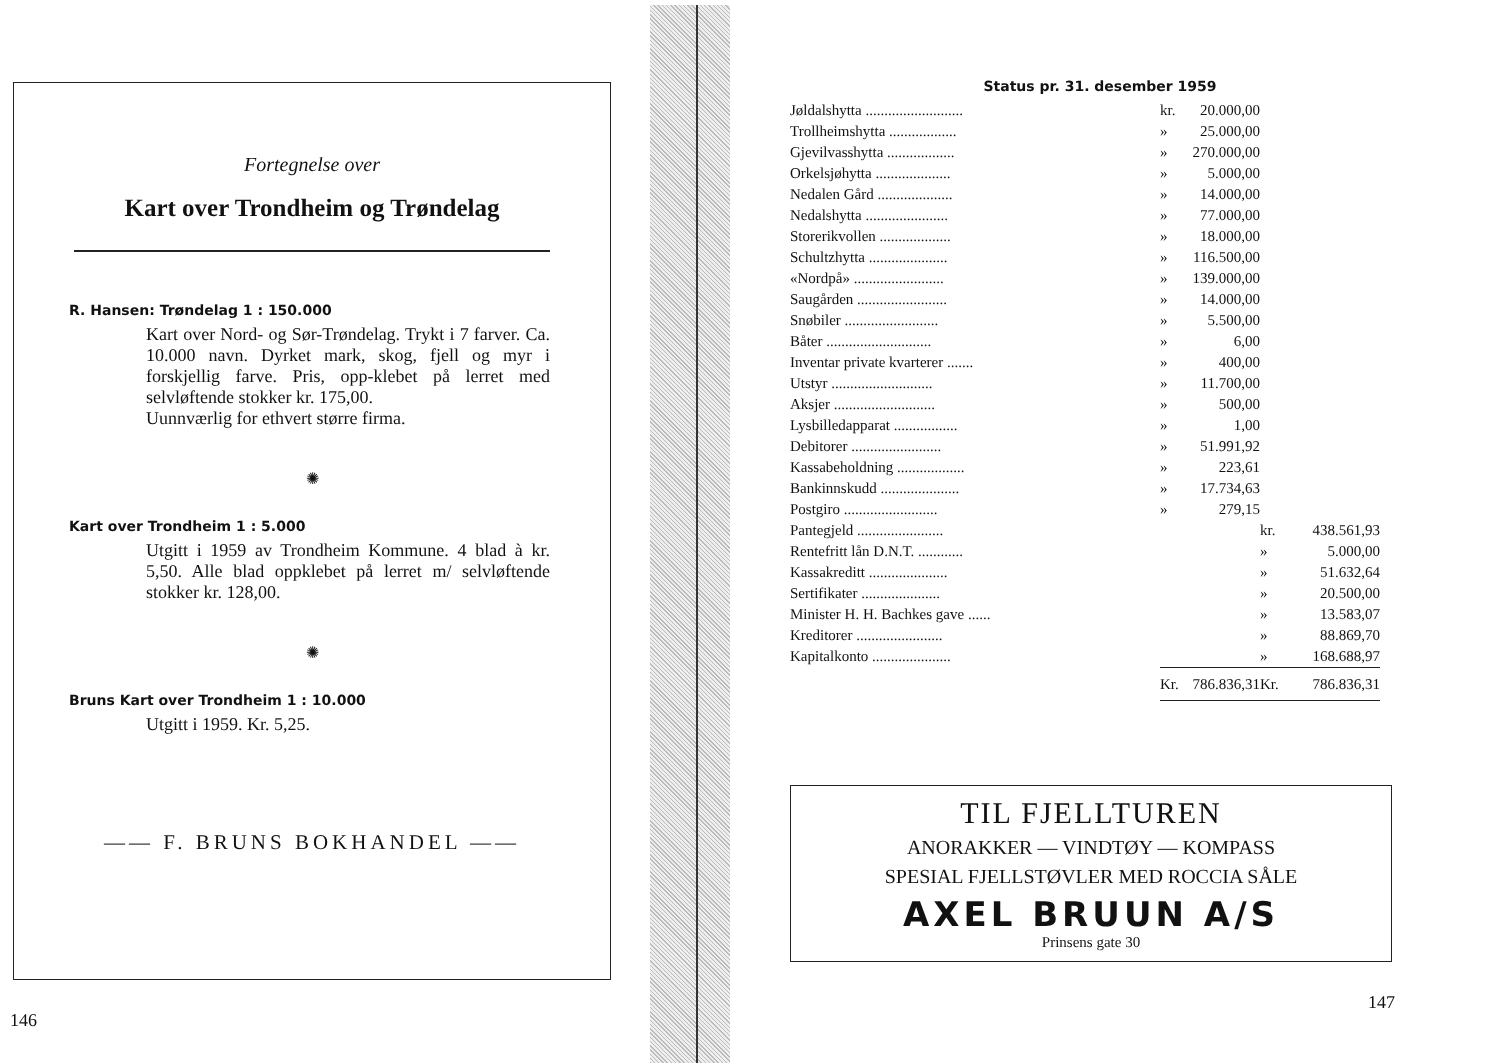Fortegnelse over
Kart over Trondheim og Trøndelag
R. Hansen: Trøndelag 1 : 150.000
Kart over Nord- og Sør-Trøndelag. Trykt i 7 farver. Ca. 10.000 navn. Dyrket mark, skog, fjell og myr i forskjellig farve. Pris, opp-klebet på lerret med selvløftende stokker kr. 175,00.
Uunnværlig for ethvert større firma.
✺
Kart over Trondheim 1 : 5.000
Utgitt i 1959 av Trondheim Kommune. 4 blad à kr. 5,50. Alle blad oppklebet på lerret m/ selvløftende stokker kr. 128,00.
✺
Bruns Kart over Trondheim 1 : 10.000
Utgitt i 1959. Kr. 5,25.
—— F. BRUNS BOKHANDEL ——
146
Status pr. 31. desember 1959
| Jøldalshytta .......................... | kr. | 20.000,00 | | |
| Trollheimshytta .................. | » | 25.000,00 | | |
| Gjevilvasshytta .................. | » | 270.000,00 | | |
| Orkelsjøhytta .................... | » | 5.000,00 | | |
| Nedalen Gård .................... | » | 14.000,00 | | |
| Nedalshytta ...................... | » | 77.000,00 | | |
| Storerikvollen ................... | » | 18.000,00 | | |
| Schultzhytta ..................... | » | 116.500,00 | | |
| «Nordpå» ........................ | » | 139.000,00 | | |
| Saugården ........................ | » | 14.000,00 | | |
| Snøbiler ......................... | » | 5.500,00 | | |
| Båter ............................ | » | 6,00 | | |
| Inventar private kvarterer ....... | » | 400,00 | | |
| Utstyr ........................... | » | 11.700,00 | | |
| Aksjer ........................... | » | 500,00 | | |
| Lysbilledapparat ................. | » | 1,00 | | |
| Debitorer ........................ | » | 51.991,92 | | |
| Kassabeholdning .................. | » | 223,61 | | |
| Bankinnskudd ..................... | » | 17.734,63 | | |
| Postgiro ......................... | » | 279,15 | | |
| Pantegjeld ....................... | | | kr. | 438.561,93 |
| Rentefritt lån D.N.T. ............ | | | » | 5.000,00 |
| Kassakreditt ..................... | | | » | 51.632,64 |
| Sertifikater ..................... | | | » | 20.500,00 |
| Minister H. H. Bachkes gave ...... | | | » | 13.583,07 |
| Kreditorer ....................... | | | » | 88.869,70 |
| Kapitalkonto ..................... | | | » | 168.688,97 |
| | Kr. | 786.836,31 | Kr. | 786.836,31 |
TIL FJELLTUREN
ANORAKKER — VINDTØY — KOMPASS
SPESIAL FJELLSTØVLER MED ROCCIA SÅLE
AXEL BRUUN A/S
Prinsens gate 30
147